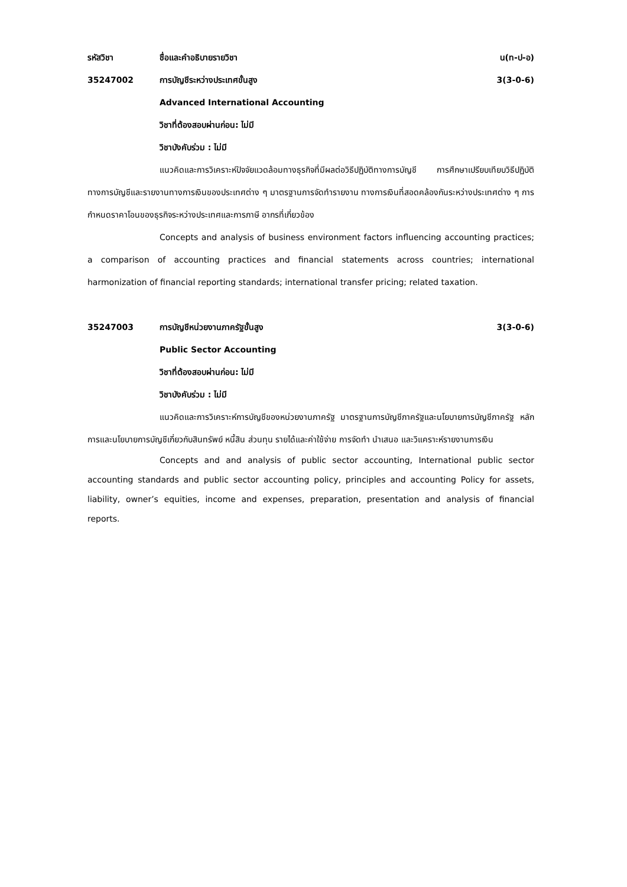รหัสวิชา ชื่อและคำอธิบายรายวิชา น(ท-ป-อ)
35247002 การบัญชีระหว่างประเทศขั้นสูง 3(3-0-6)
Advanced International Accounting
วิชาที่ต้องสอบผ่านก่อน: ไม่มี
วิชาบังคับร่วม : ไม่มี
แนวคิดและการวิเคราะห์ปัจจัยแวดล้อมทางธุรกิจที่มีผลต่อวิธีปฏิบัติทางการบัญชี การศึกษาเปรียบเทียบวิธีปฏิบัติทางการบัญชีและรายงานทางการเงินของประเทศต่าง ๆ มาตรฐานการจัดทำรายงาน ทางการเงินที่สอดคล้องกันระหว่างประเทศต่าง ๆ การกำหนดราคาโอนของธุรกิจระหว่างประเทศและการภาษี อากรที่เกี่ยวข้อง
Concepts and analysis of business environment factors influencing accounting practices; a comparison of accounting practices and financial statements across countries; international harmonization of financial reporting standards; international transfer pricing; related taxation.
35247003 การบัญชีหน่วยงานภาครัฐขั้นสูง 3(3-0-6)
Public Sector Accounting
วิชาที่ต้องสอบผ่านก่อน: ไม่มี
วิชาบังคับร่วม : ไม่มี
แนวคิดและการวิเคราะห์การบัญชีของหน่วยงานภาครัฐ มาตรฐานการบัญชีภาครัฐและนโยบายการบัญชีภาครัฐ หลักการและนโยบายการบัญชีเกี่ยวกับสินทรัพย์ หนี้สิน ส่วนทุน รายได้และค่าใช้จ่าย การจัดทำ นำเสนอ และวิแคราะห์รายงานการเงิน
Concepts and and analysis of public sector accounting, International public sector accounting standards and public sector accounting policy, principles and accounting Policy for assets, liability, owner’s equities, income and expenses, preparation, presentation and analysis of financial reports.